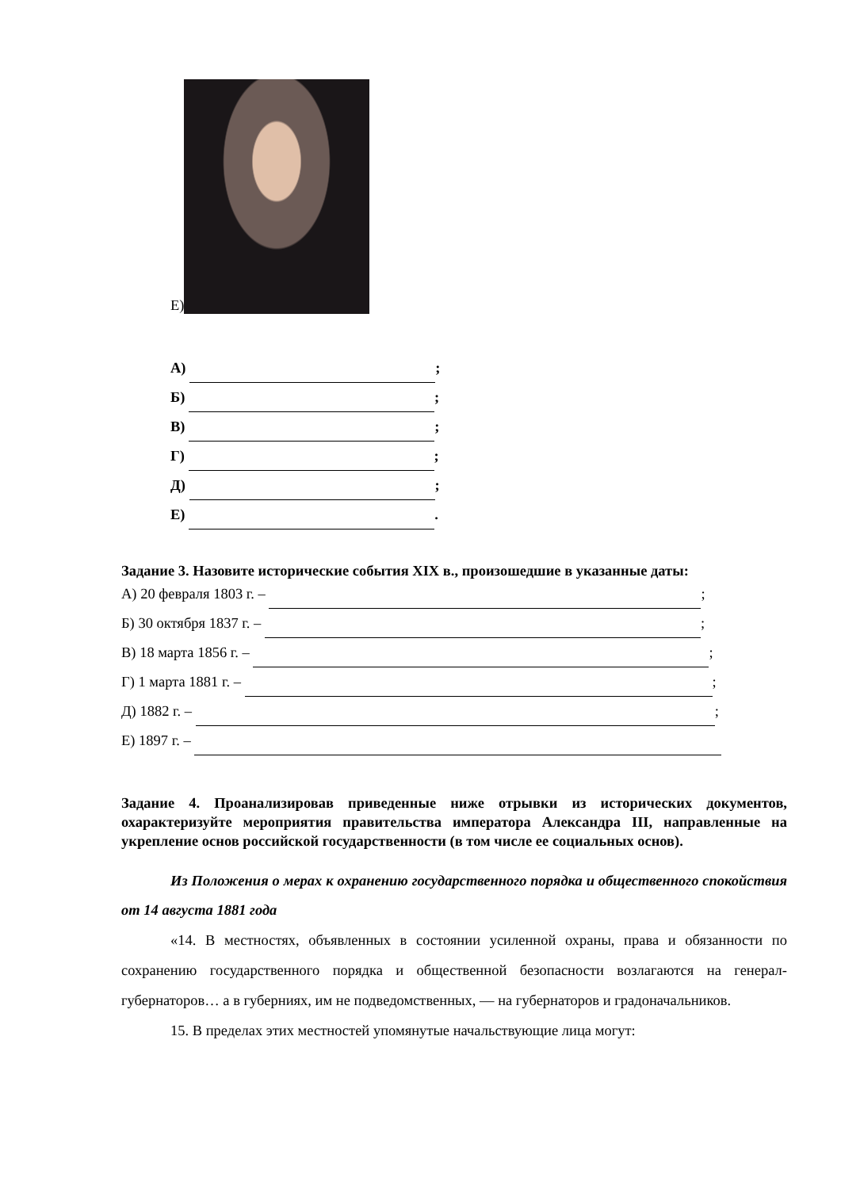Е)
А) ;
Б) ;
В) ;
Г) ;
Д) ;
Е) .
Задание 3. Назовите исторические события XIX в., произошедшие в указанные даты:
А) 20 февраля 1803 г. – ;
Б) 30 октября 1837 г. – ;
В) 18 марта 1856 г. – ;
Г) 1 марта 1881 г. – ;
Д) 1882 г. – ;
Е) 1897 г. –
Задание 4. Проанализировав приведенные ниже отрывки из исторических документов, охарактеризуйте мероприятия правительства императора Александра III, направленные на укрепление основ российской государственности (в том числе ее социальных основ).
Из Положения о мерах к охранению государственного порядка и общественного спокойствия от 14 августа 1881 года
«14. В местностях, объявленных в состоянии усиленной охраны, права и обязанности по сохранению государственного порядка и общественной безопасности возлагаются на генерал-губернаторов… а в губерниях, им не подведомственных, — на губернаторов и градоначальников.
15. В пределах этих местностей упомянутые начальствующие лица могут: